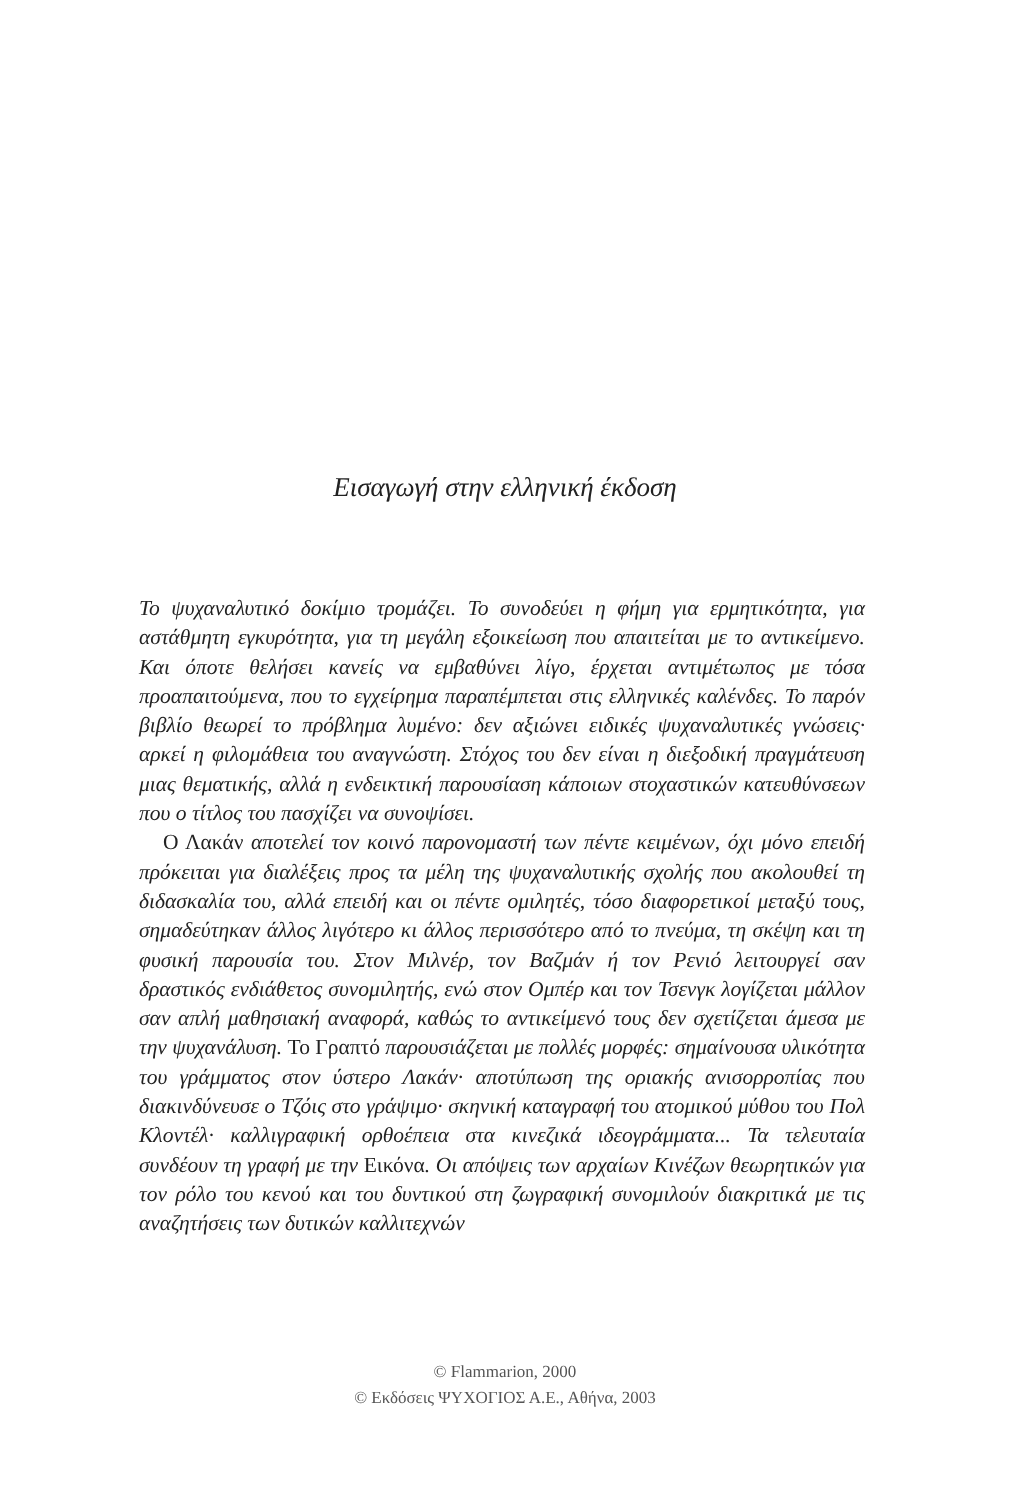Εισαγωγή στην ελληνική έκδοση
Το ψυχαναλυτικό δοκίμιο τρομάζει. Το συνοδεύει η φήμη για ερμητικότητα, για αστάθμητη εγκυρότητα, για τη μεγάλη εξοικείωση που απαιτείται με το αντικείμενο. Και όποτε θελήσει κανείς να εμβαθύνει λίγο, έρχεται αντιμέτωπος με τόσα προαπαιτούμενα, που το εγχείρημα παραπέμπεται στις ελληνικές καλένδες. Το παρόν βιβλίο θεωρεί το πρόβλημα λυμένο: δεν αξιώνει ειδικές ψυχαναλυτικές γνώσεις· αρκεί η φιλομάθεια του αναγνώστη. Στόχος του δεν είναι η διεξοδική πραγμάτευση μιας θεματικής, αλλά η ενδεικτική παρουσίαση κάποιων στοχαστικών κατευθύνσεων που ο τίτλος του πασχίζει να συνοψίσει.
Ο Λακάν αποτελεί τον κοινό παρονομαστή των πέντε κειμένων, όχι μόνο επειδή πρόκειται για διαλέξεις προς τα μέλη της ψυχαναλυτικής σχολής που ακολουθεί τη διδασκαλία του, αλλά επειδή και οι πέντε ομιλητές, τόσο διαφορετικοί μεταξύ τους, σημαδεύτηκαν άλλος λιγότερο κι άλλος περισσότερο από το πνεύμα, τη σκέψη και τη φυσική παρουσία του. Στον Μιλνέρ, τον Βαζμάν ή τον Ρενιό λειτουργεί σαν δραστικός ενδιάθετος συνομιλητής, ενώ στον Ομπέρ και τον Τσενγκ λογίζεται μάλλον σαν απλή μαθησιακή αναφορά, καθώς το αντικείμενό τους δεν σχετίζεται άμεσα με την ψυχανάλυση. Το Γραπτό παρουσιάζεται με πολλές μορφές: σημαίνουσα υλικότητα του γράμματος στον ύστερο Λακάν· αποτύπωση της οριακής ανισορροπίας που διακινδύνευσε ο Τζόις στο γράψιμο· σκηνική καταγραφή του ατομικού μύθου του Πολ Κλοντέλ· καλλιγραφική ορθοέπεια στα κινεζικά ιδεογράμματα... Τα τελευταία συνδέουν τη γραφή με την Εικόνα. Οι απόψεις των αρχαίων Κινέζων θεωρητικών για τον ρόλο του κενού και του δυντικού στη ζωγραφική συνομιλούν διακριτικά με τις αναζητήσεις των δυτικών καλλιτεχνών
© Flammarion, 2000
© Εκδόσεις ΨΥΧΟΓΙΟΣ Α.Ε., Αθήνα, 2003